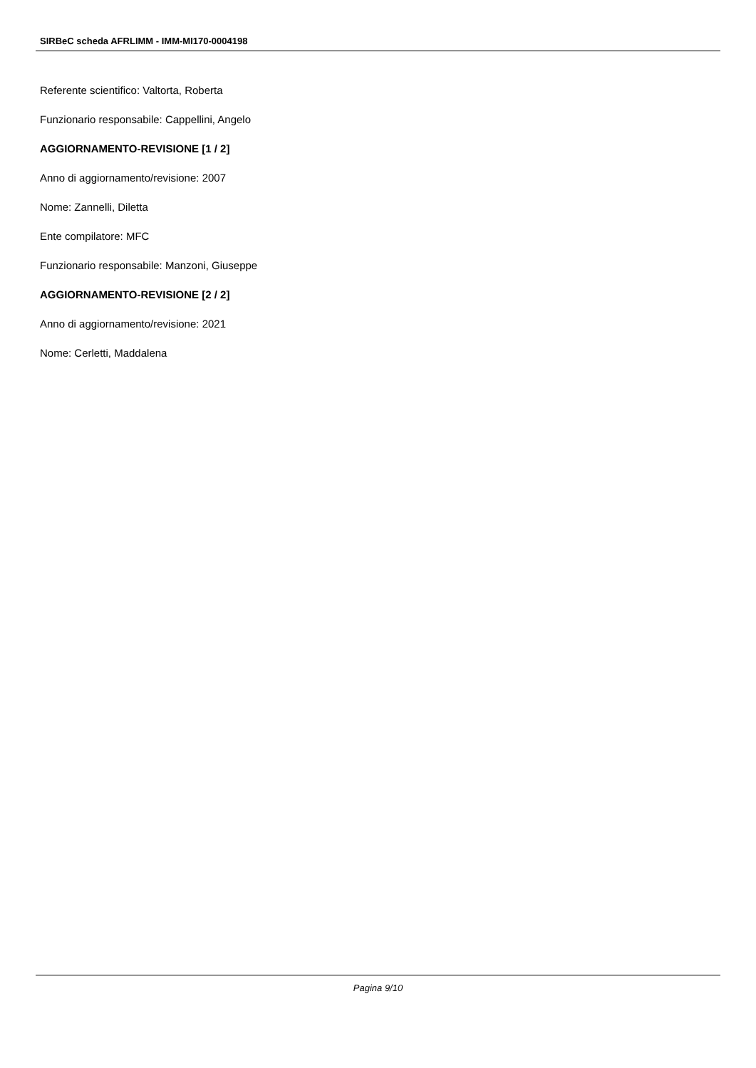SIRBeC scheda AFRLIMM - IMM-MI170-0004198
Referente scientifico: Valtorta, Roberta
Funzionario responsabile: Cappellini, Angelo
AGGIORNAMENTO-REVISIONE [1 / 2]
Anno di aggiornamento/revisione: 2007
Nome: Zannelli, Diletta
Ente compilatore: MFC
Funzionario responsabile: Manzoni, Giuseppe
AGGIORNAMENTO-REVISIONE [2 / 2]
Anno di aggiornamento/revisione: 2021
Nome: Cerletti, Maddalena
Pagina 9/10